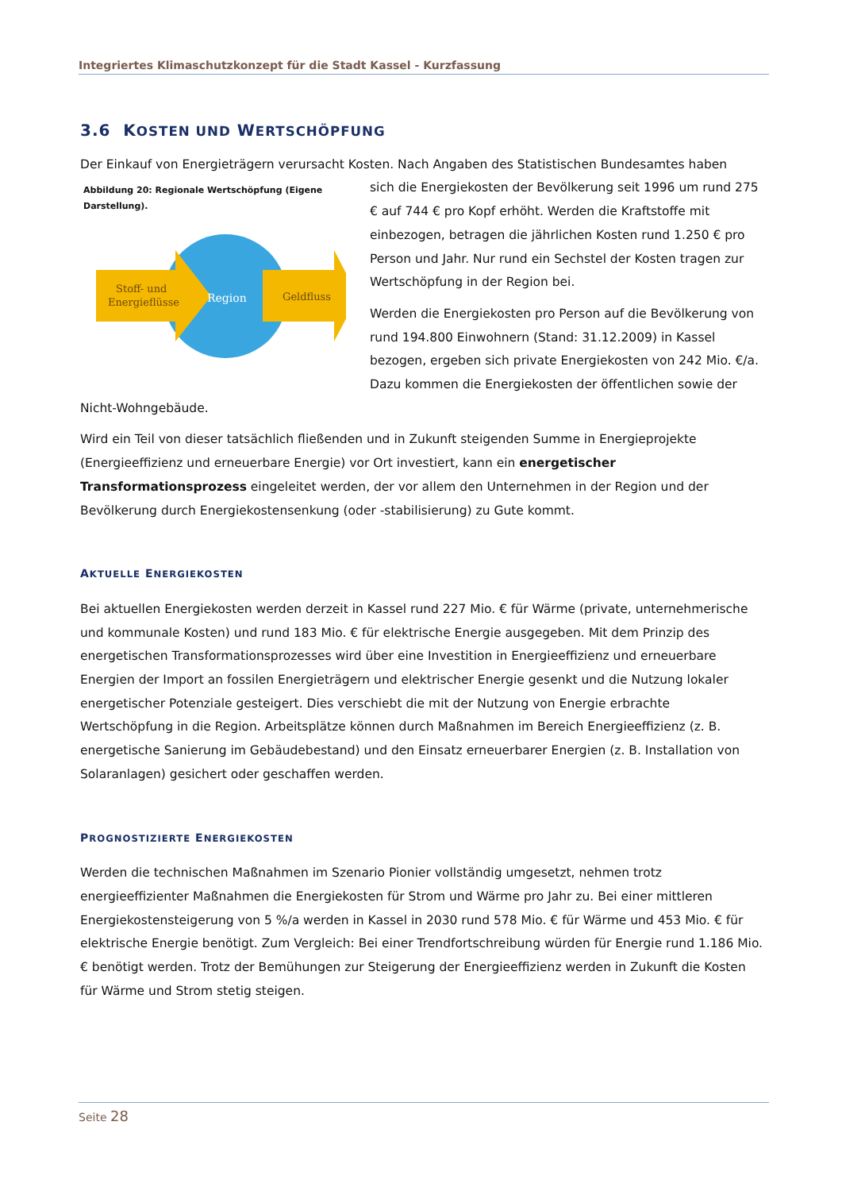Integriertes Klimaschutzkonzept für die Stadt Kassel - Kurzfassung
3.6 KOSTEN UND WERTSCHÖPFUNG
Der Einkauf von Energieträgern verursacht Kosten. Nach Angaben des Statistischen Bundesamtes haben
Abbildung 20: Regionale Wertschöpfung (Eigene Darstellung).
Stoff- und
Energieflüsse
Region
Geldfluss
sich die Energiekosten der Bevölkerung seit 1996 um rund 275 € auf 744 € pro Kopf erhöht. Werden die Kraftstoffe mit einbezogen, betragen die jährlichen Kosten rund 1.250 € pro Person und Jahr. Nur rund ein Sechstel der Kosten tragen zur Wertschöpfung in der Region bei.
Werden die Energiekosten pro Person auf die Bevölkerung von rund 194.800 Einwohnern (Stand: 31.12.2009) in Kassel bezogen, ergeben sich private Energiekosten von 242 Mio. €/a. Dazu kommen die Energiekosten der öffentlichen sowie der Nicht-Wohngebäude.
Wird ein Teil von dieser tatsächlich fließenden und in Zukunft steigenden Summe in Energieprojekte (Energieeffizienz und erneuerbare Energie) vor Ort investiert, kann ein energetischer Transformationsprozess eingeleitet werden, der vor allem den Unternehmen in der Region und der Bevölkerung durch Energiekostensenkung (oder -stabilisierung) zu Gute kommt.
AKTUELLE ENERGIEKOSTEN
Bei aktuellen Energiekosten werden derzeit in Kassel rund 227 Mio. € für Wärme (private, unternehmerische und kommunale Kosten) und rund 183 Mio. € für elektrische Energie ausgegeben. Mit dem Prinzip des energetischen Transformationsprozesses wird über eine Investition in Energieeffizienz und erneuerbare Energien der Import an fossilen Energieträgern und elektrischer Energie gesenkt und die Nutzung lokaler energetischer Potenziale gesteigert. Dies verschiebt die mit der Nutzung von Energie erbrachte Wertschöpfung in die Region. Arbeitsplätze können durch Maßnahmen im Bereich Energieeffizienz (z. B. energetische Sanierung im Gebäudebestand) und den Einsatz erneuerbarer Energien (z. B. Installation von Solaranlagen) gesichert oder geschaffen werden.
PROGNOSTIZIERTE ENERGIEKOSTEN
Werden die technischen Maßnahmen im Szenario Pionier vollständig umgesetzt, nehmen trotz energieeffizienter Maßnahmen die Energiekosten für Strom und Wärme pro Jahr zu. Bei einer mittleren Energiekostensteigerung von 5 %/a werden in Kassel in 2030 rund 578 Mio. € für Wärme und 453 Mio. € für elektrische Energie benötigt. Zum Vergleich: Bei einer Trendfortschreibung würden für Energie rund 1.186 Mio. € benötigt werden. Trotz der Bemühungen zur Steigerung der Energieeffizienz werden in Zukunft die Kosten für Wärme und Strom stetig steigen.
Seite 28